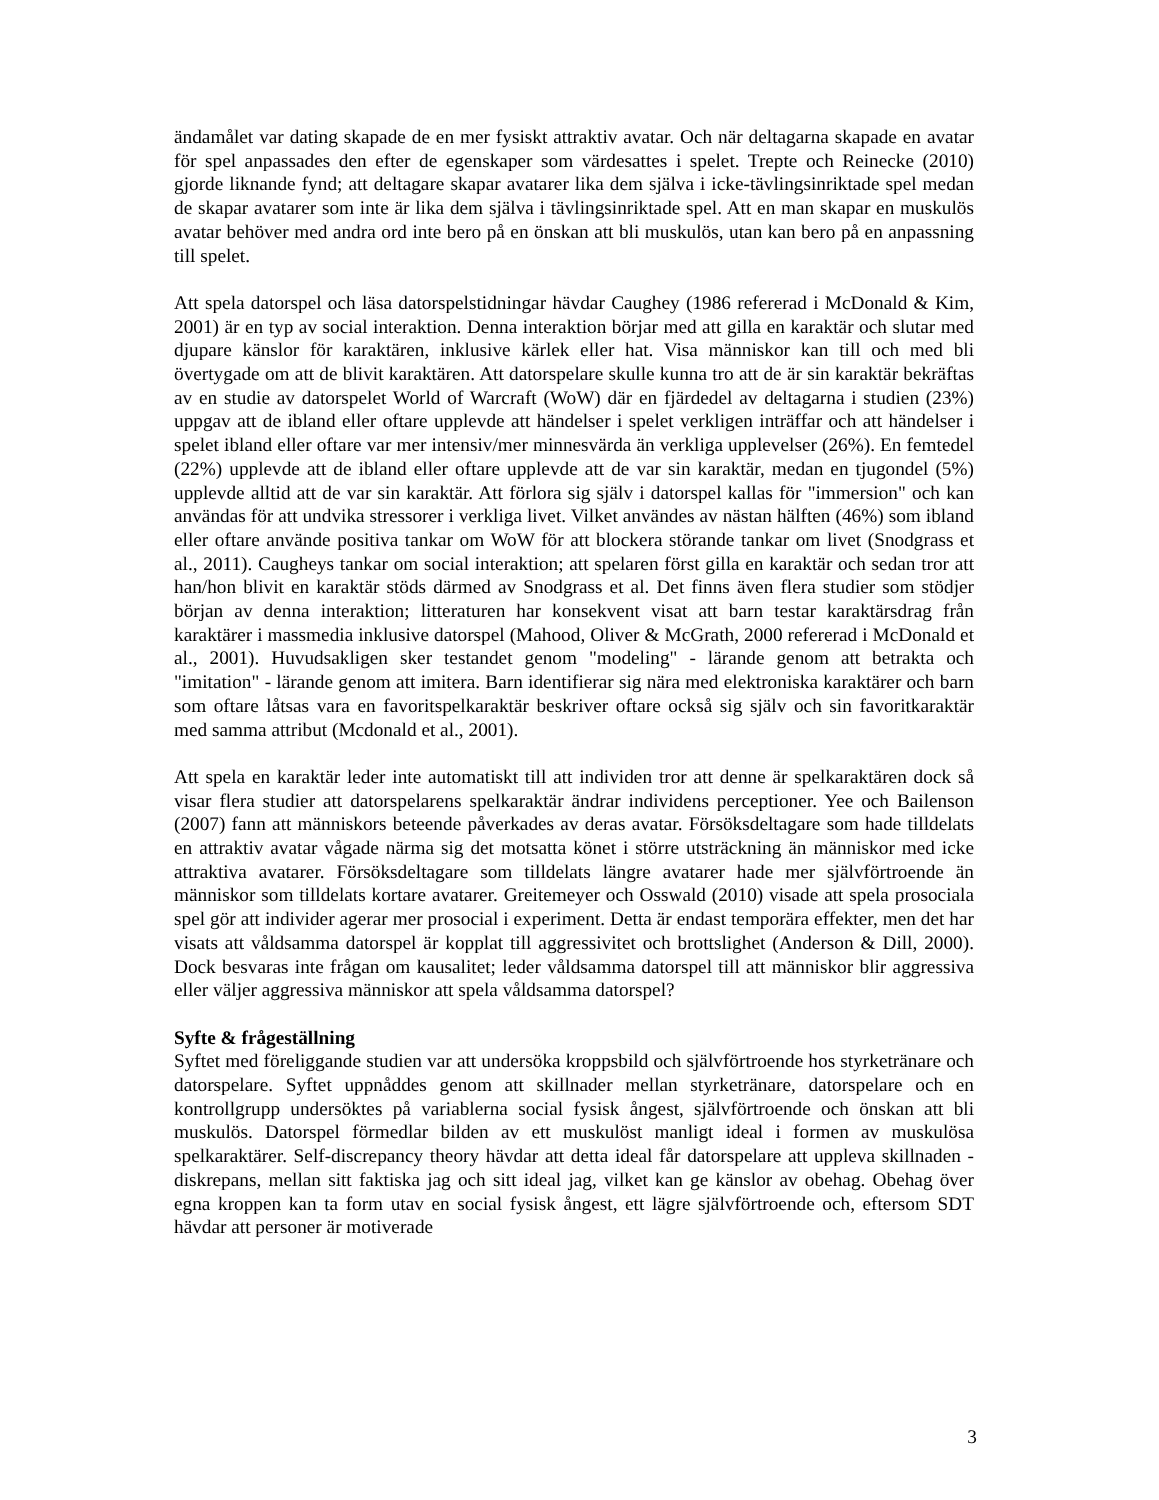ändamålet var dating skapade de en mer fysiskt attraktiv avatar. Och när deltagarna skapade en avatar för spel anpassades den efter de egenskaper som värdesattes i spelet. Trepte och Reinecke (2010) gjorde liknande fynd; att deltagare skapar avatarer lika dem själva i icke-tävlingsinriktade spel medan de skapar avatarer som inte är lika dem själva i tävlingsinriktade spel. Att en man skapar en muskulös avatar behöver med andra ord inte bero på en önskan att bli muskulös, utan kan bero på en anpassning till spelet.
Att spela datorspel och läsa datorspelstidningar hävdar Caughey (1986 refererad i McDonald & Kim, 2001) är en typ av social interaktion. Denna interaktion börjar med att gilla en karaktär och slutar med djupare känslor för karaktären, inklusive kärlek eller hat. Visa människor kan till och med bli övertygade om att de blivit karaktären. Att datorspelare skulle kunna tro att de är sin karaktär bekräftas av en studie av datorspelet World of Warcraft (WoW) där en fjärdedel av deltagarna i studien (23%) uppgav att de ibland eller oftare upplevde att händelser i spelet verkligen inträffar och att händelser i spelet ibland eller oftare var mer intensiv/mer minnesvärda än verkliga upplevelser (26%). En femtedel (22%) upplevde att de ibland eller oftare upplevde att de var sin karaktär, medan en tjugondel (5%) upplevde alltid att de var sin karaktär. Att förlora sig själv i datorspel kallas för "immersion" och kan användas för att undvika stressorer i verkliga livet. Vilket användes av nästan hälften (46%) som ibland eller oftare använde positiva tankar om WoW för att blockera störande tankar om livet (Snodgrass et al., 2011). Caugheys tankar om social interaktion; att spelaren först gilla en karaktär och sedan tror att han/hon blivit en karaktär stöds därmed av Snodgrass et al. Det finns även flera studier som stödjer början av denna interaktion; litteraturen har konsekvent visat att barn testar karaktärsdrag från karaktärer i massmedia inklusive datorspel (Mahood, Oliver & McGrath, 2000 refererad i McDonald et al., 2001). Huvudsakligen sker testandet genom "modeling" - lärande genom att betrakta och "imitation" - lärande genom att imitera. Barn identifierar sig nära med elektroniska karaktärer och barn som oftare låtsas vara en favoritspelkaraktär beskriver oftare också sig själv och sin favoritkaraktär med samma attribut (Mcdonald et al., 2001).
Att spela en karaktär leder inte automatiskt till att individen tror att denne är spelkaraktären dock så visar flera studier att datorspelarens spelkaraktär ändrar individens perceptioner. Yee och Bailenson (2007) fann att människors beteende påverkades av deras avatar. Försöksdeltagare som hade tilldelats en attraktiv avatar vågade närma sig det motsatta könet i större utsträckning än människor med icke attraktiva avatarer. Försöksdeltagare som tilldelats längre avatarer hade mer självförtroende än människor som tilldelats kortare avatarer. Greitemeyer och Osswald (2010) visade att spela prosociala spel gör att individer agerar mer prosocial i experiment. Detta är endast temporära effekter, men det har visats att våldsamma datorspel är kopplat till aggressivitet och brottslighet (Anderson & Dill, 2000). Dock besvaras inte frågan om kausalitet; leder våldsamma datorspel till att människor blir aggressiva eller väljer aggressiva människor att spela våldsamma datorspel?
Syfte & frågeställning
Syftet med föreliggande studien var att undersöka kroppsbild och självförtroende hos styrketränare och datorspelare. Syftet uppnåddes genom att skillnader mellan styrketränare, datorspelare och en kontrollgrupp undersöktes på variablerna social fysisk ångest, självförtroende och önskan att bli muskulös. Datorspel förmedlar bilden av ett muskulöst manligt ideal i formen av muskulösa spelkaraktärer. Self-discrepancy theory hävdar att detta ideal får datorspelare att uppleva skillnaden - diskrepans, mellan sitt faktiska jag och sitt ideal jag, vilket kan ge känslor av obehag. Obehag över egna kroppen kan ta form utav en social fysisk ångest, ett lägre självförtroende och, eftersom SDT hävdar att personer är motiverade
3